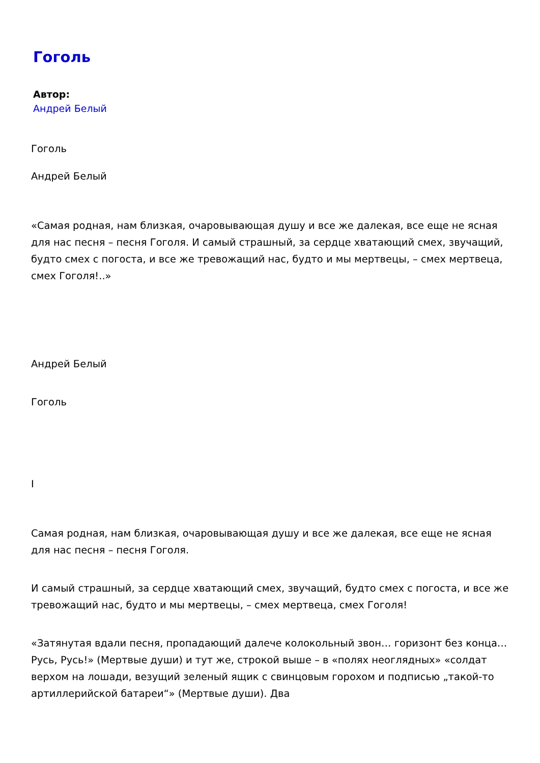Гоголь
Автор:
Андрей Белый
Гоголь
Андрей Белый
«Самая родная, нам близкая, очаровывающая душу и все же далекая, все еще не ясная для нас песня – песня Гоголя. И самый страшный, за сердце хватающий смех, звучащий, будто смех с погоста, и все же тревожащий нас, будто и мы мертвецы, – смех мертвеца, смех Гоголя!..»
Андрей Белый
Гоголь
I
Самая родная, нам близкая, очаровывающая душу и все же далекая, все еще не ясная для нас песня – песня Гоголя.
И самый страшный, за сердце хватающий смех, звучащий, будто смех с погоста, и все же тревожащий нас, будто и мы мертвецы, – смех мертвеца, смех Гоголя!
«Затянутая вдали песня, пропадающий далече колокольный звон… горизонт без конца… Русь, Русь!» (Мертвые души) и тут же, строкой выше – в «полях неоглядных» «солдат верхом на лошади, везущий зеленый ящик с свинцовым горохом и подписью „такой-то артиллерийской батареи“» (Мертвые души). Два